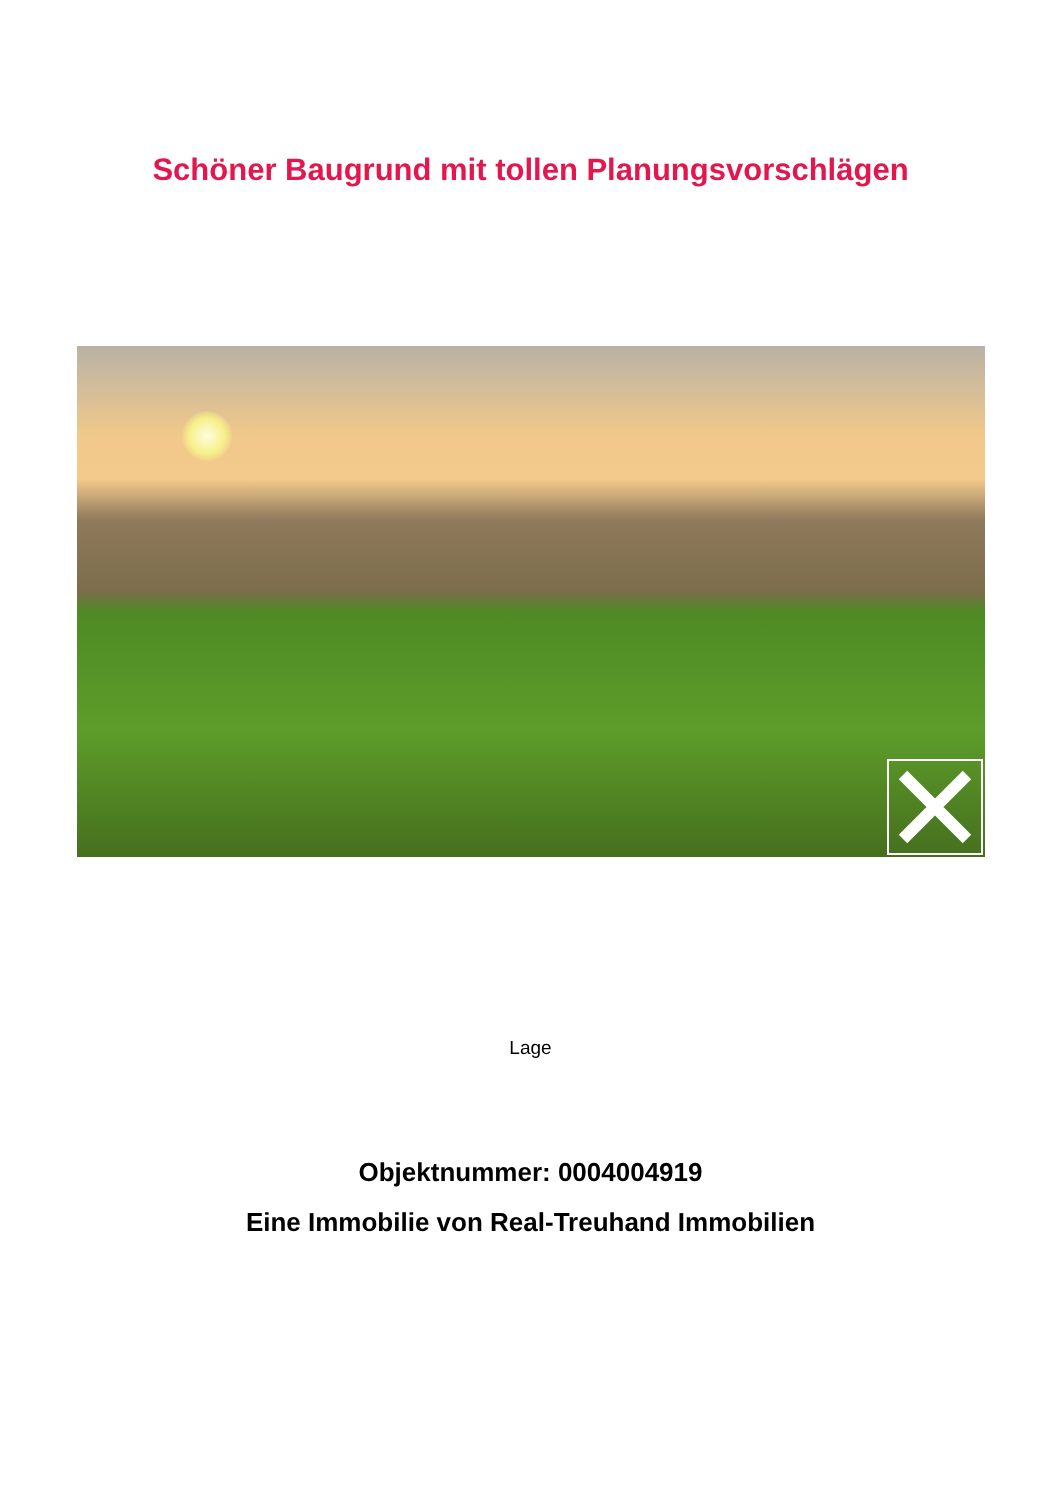Schöner Baugrund mit tollen Planungsvorschlägen
Lage
Objektnummer: 0004004919
Eine Immobilie von Real-Treuhand Immobilien